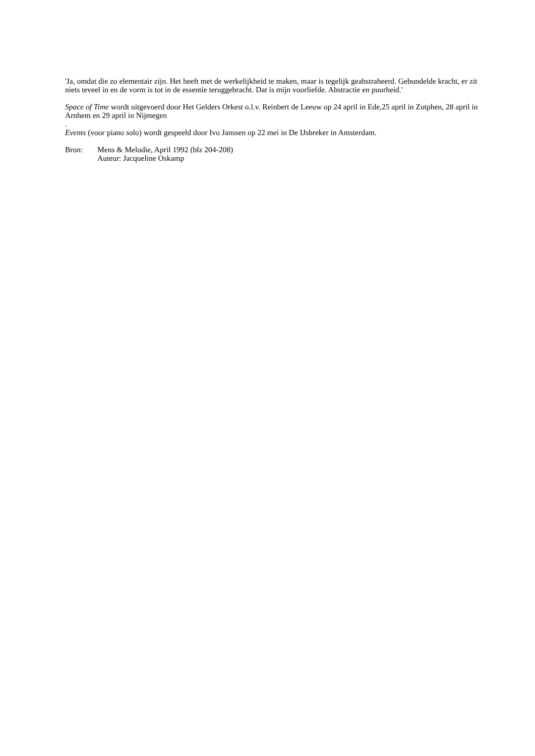'Ja, omdat die zo elementair zijn. Het heeft met de werkelijkheid te maken, maar is tegelijk geabstraheerd. Gebundelde kracht, er zit niets teveel in en de vorm is tot in de essentie teruggebracht. Dat is mijn voorliefde. Abstractie en puurheid.'
Space of Time wordt uitgevoerd door Het Gelders Orkest o.l.v. Reinbert de Leeuw op 24 april in Ede,25 april in Zutphen, 28 april in Arnhem en 29 april in Nijmegen
.
Events (voor piano solo) wordt gespeeld door Ivo Janssen op 22 mei in De IJsbreker in Amsterdam.
Bron: Mens & Melodie, April 1992 (blz 204-208)
Auteur: Jacqueline Oskamp